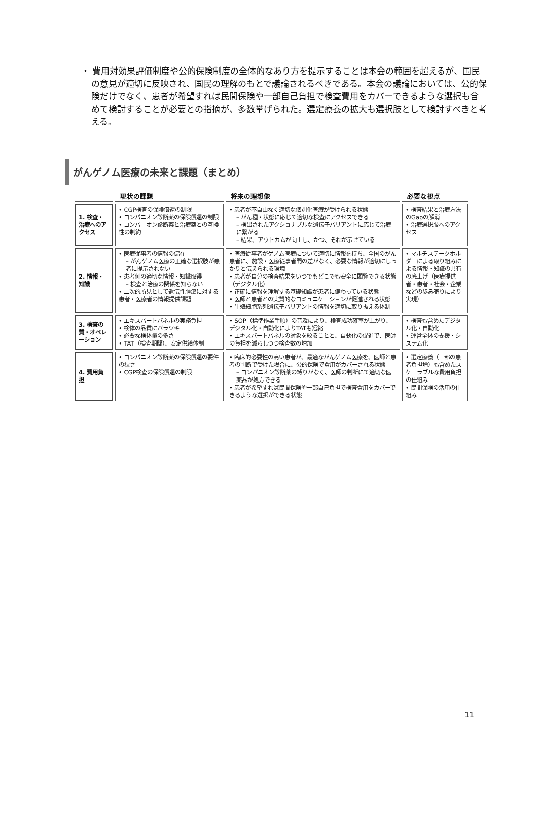・ 費用対効果評価制度や公的保険制度の全体的なあり方を提示することは本会の範囲を超えるが、国民の意見が適切に反映され、国民の理解のもとで議論されるべきである。本会の議論においては、公的保険だけでなく、患者が希望すれば民間保険や一部自己負担で検査費用をカバーできるような選択も含めて検討することが必要との指摘が、多数挙げられた。選定療養の拡大も選択肢として検討すべきと考える。
がんゲノム医療の未来と課題（まとめ）
| | 現状の課題 | 将来の理想像 | 必要な視点 |
| --- | --- | --- | --- |
| 1. 検査・治療へのアクセス | • CGP検査の保険償還の制限 • コンパニオン診断薬の保険償還の制限 • コンパニオン診断薬と治療薬との互換性の制約 | • 患者が不自由なく適切な個別化医療が受けられる状態 – がん種・状態に応じて適切な検査にアクセスできる – 検出されたアクショナブルな遺伝子バリアントに応じて治療に繋がる – 結果、アウトカムが向上し、かつ、それが示せている | • 検査結果と治療方法のGapの解消 • 治療選択肢へのアクセス |
| 2. 情報・知識 | • 医療従事者の情報の偏在 – がんゲノム医療の正確な選択肢が患者に提示されない • 患者側の適切な情報・知識取得 – 検査と治療の関係を知らない • 二次的所見として遺伝性腫瘍に対する患者・医療者の情報提供課題 | • 医療従事者がゲノム医療について適切に情報を持ち、全国のがん患者に、施設・医療従事者間の差がなく、必要な情報が適切にしっかりと伝えられる環境 • 患者が自分の検査結果をいつでもどこでも安全に閲覧できる状態（デジタル化） • 正確に情報を理解する基礎知識が患者に備わっている状態 • 医師と患者との実質的なコミュニケーションが促進される状態 • 生殖細胞系列遺伝子バリアントの情報を適切に取り扱える体制 | • マルチステークホルダーによる取り組みによる情報・知識の共有の底上げ（医療提供者・患者・社会・企業などの歩み寄りにより実現） |
| 3. 検査の質・オペレーション | • エキスパートパネルの実務負担 • 検体の品質にバラツキ • 必要な検体量の多さ • TAT（検査期間）、安定供給体制 | • SOP（標準作業手順）の普及により、検査成功確率が上がり、デジタル化・自動化によりTATも短縮 • エキスパートパネルの対象を絞ることと、自動化の促進で、医師の負担を減らしつつ検査数の増加 | • 検査も含めたデジタル化・自動化 • 運営全体の支援・システム化 |
| 4. 費用負担 | • コンパニオン診断薬の保険償還の要件の狭さ • CGP検査の保険償還の制限 | • 臨床的必要性の高い患者が、最適ながんゲノム医療を、医師と患者の判断で受けた場合に、公的保険で費用がカバーされる状態 – コンパニオン診断薬の縛りがなく、医師の判断にて適切な医薬品が処方できる • 患者が希望すれば民間保険や一部自己負担で検査費用をカバーできるような選択ができる状態 | • 選定療養（一部の患者負担増）も含めたスケーラブルな費用負担の仕組み • 民間保険の活用の仕組み |
11